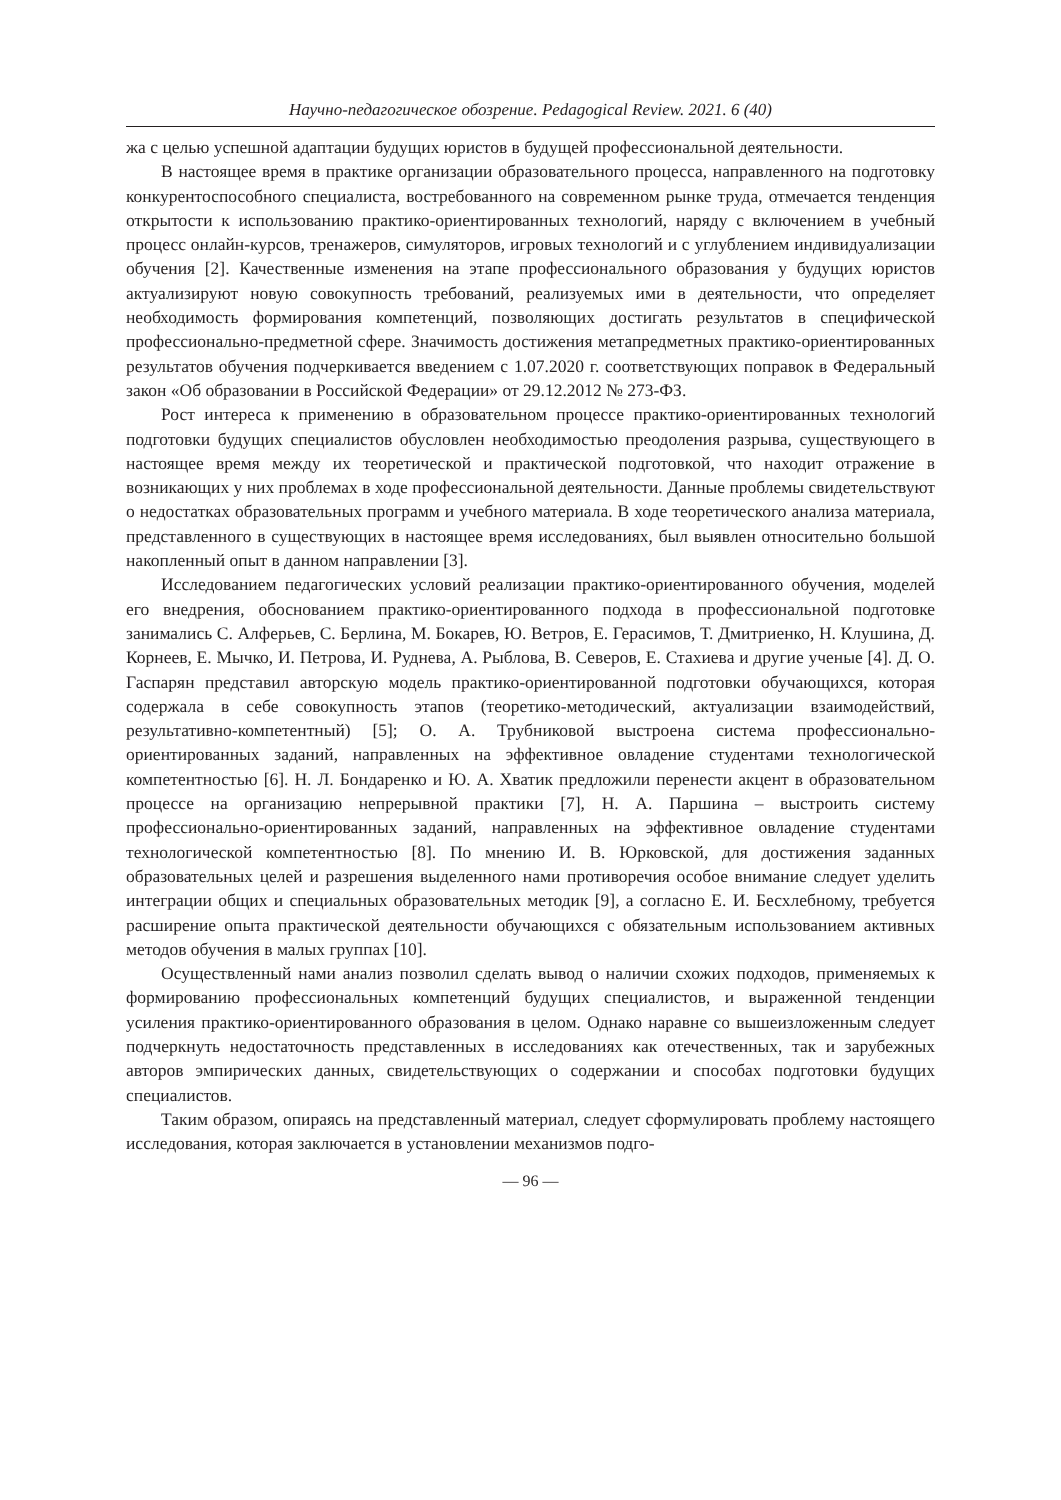Научно-педагогическое обозрение. Pedagogical Review. 2021. 6 (40)
жа с целью успешной адаптации будущих юристов в будущей профессиональной деятельности.
В настоящее время в практике организации образовательного процесса, направленного на подготовку конкурентоспособного специалиста, востребованного на современном рынке труда, отмечается тенденция открытости к использованию практико-ориентированных технологий, наряду с включением в учебный процесс онлайн-курсов, тренажеров, симуляторов, игровых технологий и с углублением индивидуализации обучения [2]. Качественные изменения на этапе профессионального образования у будущих юристов актуализируют новую совокупность требований, реализуемых ими в деятельности, что определяет необходимость формирования компетенций, позволяющих достигать результатов в специфической профессионально-предметной сфере. Значимость достижения метапредметных практико-ориентированных результатов обучения подчеркивается введением с 1.07.2020 г. соответствующих поправок в Федеральный закон «Об образовании в Российской Федерации» от 29.12.2012 № 273-ФЗ.
Рост интереса к применению в образовательном процессе практико-ориентированных технологий подготовки будущих специалистов обусловлен необходимостью преодоления разрыва, существующего в настоящее время между их теоретической и практической подготовкой, что находит отражение в возникающих у них проблемах в ходе профессиональной деятельности. Данные проблемы свидетельствуют о недостатках образовательных программ и учебного материала. В ходе теоретического анализа материала, представленного в существующих в настоящее время исследованиях, был выявлен относительно большой накопленный опыт в данном направлении [3].
Исследованием педагогических условий реализации практико-ориентированного обучения, моделей его внедрения, обоснованием практико-ориентированного подхода в профессиональной подготовке занимались С. Алферьев, С. Берлина, М. Бокарев, Ю. Ветров, Е. Герасимов, Т. Дмитриенко, Н. Клушина, Д. Корнеев, Е. Мычко, И. Петрова, И. Руднева, А. Рыблова, В. Северов, Е. Стахиева и другие ученые [4]. Д. О. Гаспарян представил авторскую модель практико-ориентированной подготовки обучающихся, которая содержала в себе совокупность этапов (теоретико-методический, актуализации взаимодействий, результативно-компетентный) [5]; О. А. Трубниковой выстроена система профессионально-ориентированных заданий, направленных на эффективное овладение студентами технологической компетентностью [6]. Н. Л. Бондаренко и Ю. А. Хватик предложили перенести акцент в образовательном процессе на организацию непрерывной практики [7], Н. А. Паршина – выстроить систему профессионально-ориентированных заданий, направленных на эффективное овладение студентами технологической компетентностью [8]. По мнению И. В. Юрковской, для достижения заданных образовательных целей и разрешения выделенного нами противоречия особое внимание следует уделить интеграции общих и специальных образовательных методик [9], а согласно Е. И. Бесхлебному, требуется расширение опыта практической деятельности обучающихся с обязательным использованием активных методов обучения в малых группах [10].
Осуществленный нами анализ позволил сделать вывод о наличии схожих подходов, применяемых к формированию профессиональных компетенций будущих специалистов, и выраженной тенденции усиления практико-ориентированного образования в целом. Однако наравне со вышеизложенным следует подчеркнуть недостаточность представленных в исследованиях как отечественных, так и зарубежных авторов эмпирических данных, свидетельствующих о содержании и способах подготовки будущих специалистов.
Таким образом, опираясь на представленный материал, следует сформулировать проблему настоящего исследования, которая заключается в установлении механизмов подго-
— 96 —